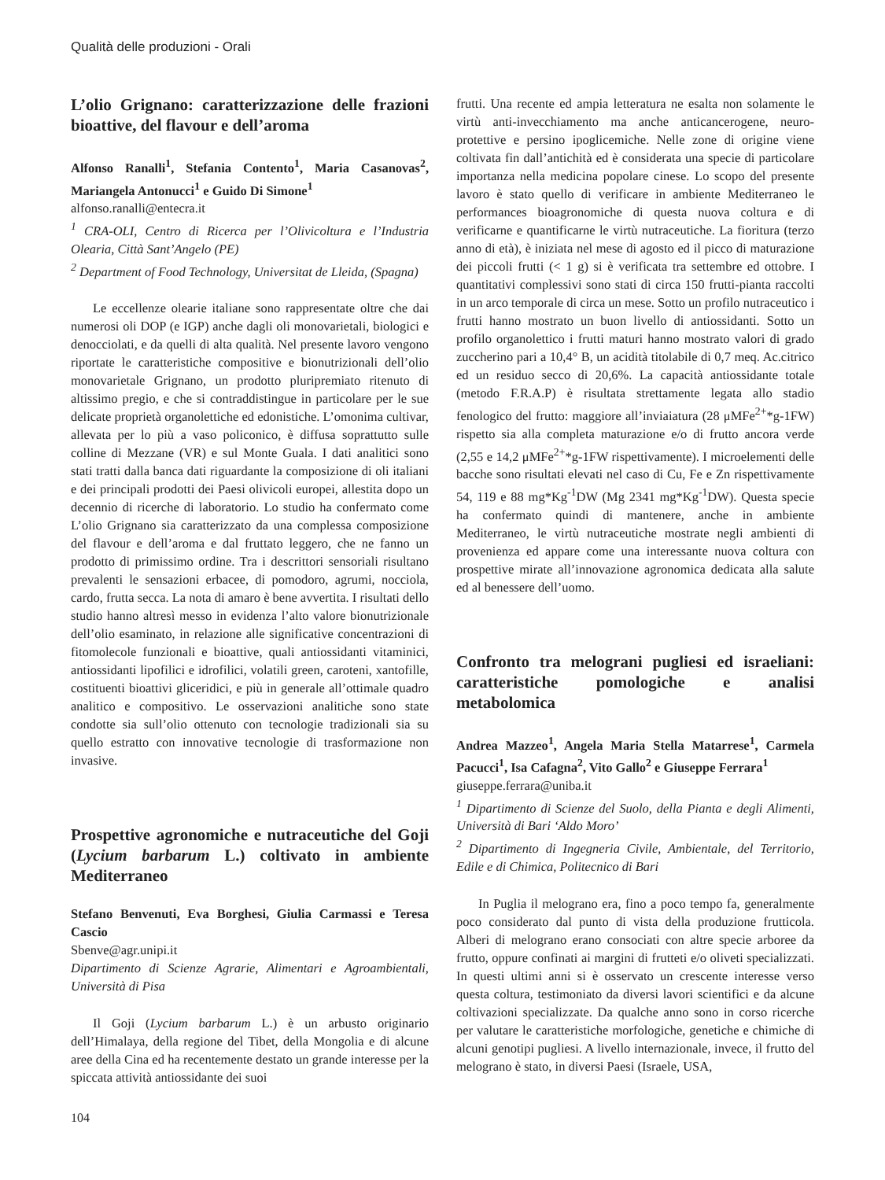Qualità delle produzioni - Orali
L’olio Grignano: caratterizzazione delle frazioni bioattive, del flavour e dell’aroma
Alfonso Ranalli<sup>1</sup>, Stefania Contento<sup>1</sup>, Maria Casanovas<sup>2</sup>, Mariangela Antonucci<sup>1</sup> e Guido Di Simone<sup>1</sup>
alfonso.ranalli@entecra.it
<sup>1</sup> CRA-OLI, Centro di Ricerca per l’Olivicoltura e l’Industria Olearia, Città Sant’Angelo (PE)
<sup>2</sup> Department of Food Technology, Universitat de Lleida, (Spagna)
Le eccellenze olearie italiane sono rappresentate oltre che dai numerosi oli DOP (e IGP) anche dagli oli monovarietali, biologici e denocciolati, e da quelli di alta qualità. Nel presente lavoro vengono riportate le caratteristiche compositive e bionutrizionali dell’olio monovarietale Grignano, un prodotto pluripremiato ritenuto di altissimo pregio, e che si contraddistingue in particolare per le sue delicate proprietà organolettiche ed edonistiche. L’omonima cultivar, allevata per lo più a vaso policonico, è diffusa soprattutto sulle colline di Mezzane (VR) e sul Monte Guala. I dati analitici sono stati tratti dalla banca dati riguardante la composizione di oli italiani e dei principali prodotti dei Paesi olivicoli europei, allestita dopo un decennio di ricerche di laboratorio. Lo studio ha confermato come L’olio Grignano sia caratterizzato da una complessa composizione del flavour e dell’aroma e dal fruttato leggero, che ne fanno un prodotto di primissimo ordine. Tra i descrittori sensoriali risultano prevalenti le sensazioni erbacee, di pomodoro, agrumi, nocciola, cardo, frutta secca. La nota di amaro è bene avvertita. I risultati dello studio hanno altresì messo in evidenza l’alto valore bionutrizionale dell’olio esaminato, in relazione alle significative concentrazioni di fitomolecole funzionali e bioattive, quali antiossidanti vitaminici, antiossidanti lipofilici e idrofilici, volatili green, caroteni, xantofille, costituenti bioattivi gliceridici, e più in generale all’ottimale quadro analitico e compositivo. Le osservazioni analitiche sono state condotte sia sull’olio ottenuto con tecnologie tradizionali sia su quello estratto con innovative tecnologie di trasformazione non invasive.
Prospettive agronomiche e nutraceutiche del Goji (Lycium barbarum L.) coltivato in ambiente Mediterraneo
Stefano Benvenuti, Eva Borghesi, Giulia Carmassi e Teresa Cascio
Sbenve@agr.unipi.it
Dipartimento di Scienze Agrarie, Alimentari e Agroambientali, Università di Pisa
Il Goji (Lycium barbarum L.) è un arbusto originario dell’Himalaya, della regione del Tibet, della Mongolia e di alcune aree della Cina ed ha recentemente destato un grande interesse per la spiccata attività antiossidante dei suoi
104
frutti. Una recente ed ampia letteratura ne esalta non solamente le virtù anti-invecchiamento ma anche anticancerogene, neuro-protettive e persino ipoglicemiche. Nelle zone di origine viene coltivata fin dall’antichità ed è considerata una specie di particolare importanza nella medicina popolare cinese. Lo scopo del presente lavoro è stato quello di verificare in ambiente Mediterraneo le performances bioagronomiche di questa nuova coltura e di verificarne e quantificarne le virtù nutraceutiche. La fioritura (terzo anno di età), è iniziata nel mese di agosto ed il picco di maturazione dei piccoli frutti (< 1 g) si è verificata tra settembre ed ottobre. I quantitativi complessivi sono stati di circa 150 frutti-pianta raccolti in un arco temporale di circa un mese. Sotto un profilo nutraceutico i frutti hanno mostrato un buon livello di antiossidanti. Sotto un profilo organolettico i frutti maturi hanno mostrato valori di grado zuccherino pari a 10,4° B, un acidità titolabile di 0,7 meq. Ac.citrico ed un residuo secco di 20,6%. La capacità antiossidante totale (metodo F.R.A.P) è risultata strettamente legata allo stadio fenologico del frutto: maggiore all’inviaiatura (28 μMFe<sup>2+</sup>*g-1FW) rispetto sia alla completa maturazione e/o di frutto ancora verde (2,55 e 14,2 μMFe<sup>2+</sup>*g-1FW rispettivamente). I microelementi delle bacche sono risultati elevati nel caso di Cu, Fe e Zn rispettivamente 54, 119 e 88 mg*Kg<sup>-1</sup>DW (Mg 2341 mg*Kg<sup>-1</sup>DW). Questa specie ha confermato quindi di mantenere, anche in ambiente Mediterraneo, le virtù nutraceutiche mostrate negli ambienti di provenienza ed appare come una interessante nuova coltura con prospettive mirate all’innovazione agronomica dedicata alla salute ed al benessere dell’uomo.
Confronto tra melograni pugliesi ed israeliani: caratteristiche pomologiche e analisi metabolomica
Andrea Mazzeo<sup>1</sup>, Angela Maria Stella Matarrese<sup>1</sup>, Carmela Pacucci<sup>1</sup>, Isa Cafagna<sup>2</sup>, Vito Gallo<sup>2</sup> e Giuseppe Ferrara<sup>1</sup>
giuseppe.ferrara@uniba.it
<sup>1</sup> Dipartimento di Scienze del Suolo, della Pianta e degli Alimenti, Università di Bari ‘Aldo Moro’
<sup>2</sup> Dipartimento di Ingegneria Civile, Ambientale, del Territorio, Edile e di Chimica, Politecnico di Bari
In Puglia il melograno era, fino a poco tempo fa, generalmente poco considerato dal punto di vista della produzione frutticola. Alberi di melograno erano consociati con altre specie arboree da frutto, oppure confinati ai margini di frutteti e/o oliveti specializzati. In questi ultimi anni si è osservato un crescente interesse verso questa coltura, testimoniato da diversi lavori scientifici e da alcune coltivazioni specializzate. Da qualche anno sono in corso ricerche per valutare le caratteristiche morfologiche, genetiche e chimiche di alcuni genotipi pugliesi. A livello internazionale, invece, il frutto del melograno è stato, in diversi Paesi (Israele, USA,